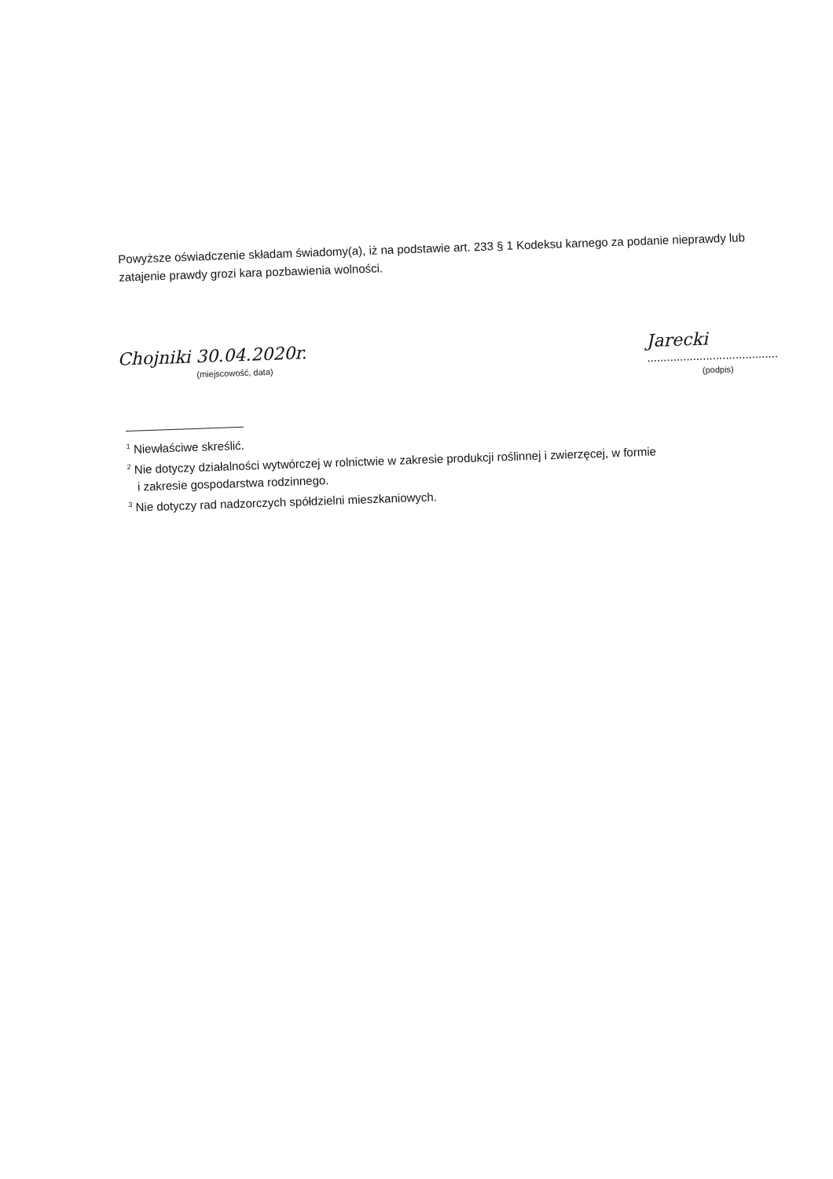Powyższe oświadczenie składam świadomy(a), iż na podstawie art. 233 § 1 Kodeksu karnego za podanie nieprawdy lub zatajenie prawdy grozi kara pozbawienia wolności.
Chojniki 30.04.2020r.
(miejscowość, data)
Jarecki
........................................
(podpis)
<sup>1</sup> Niewłaściwe skreślić.
<sup>2</sup> Nie dotyczy działalności wytwórczej w rolnictwie w zakresie produkcji roślinnej i zwierzęcej, w formie
i zakresie gospodarstwa rodzinnego.
<sup>3</sup> Nie dotyczy rad nadzorczych spółdzielni mieszkaniowych.